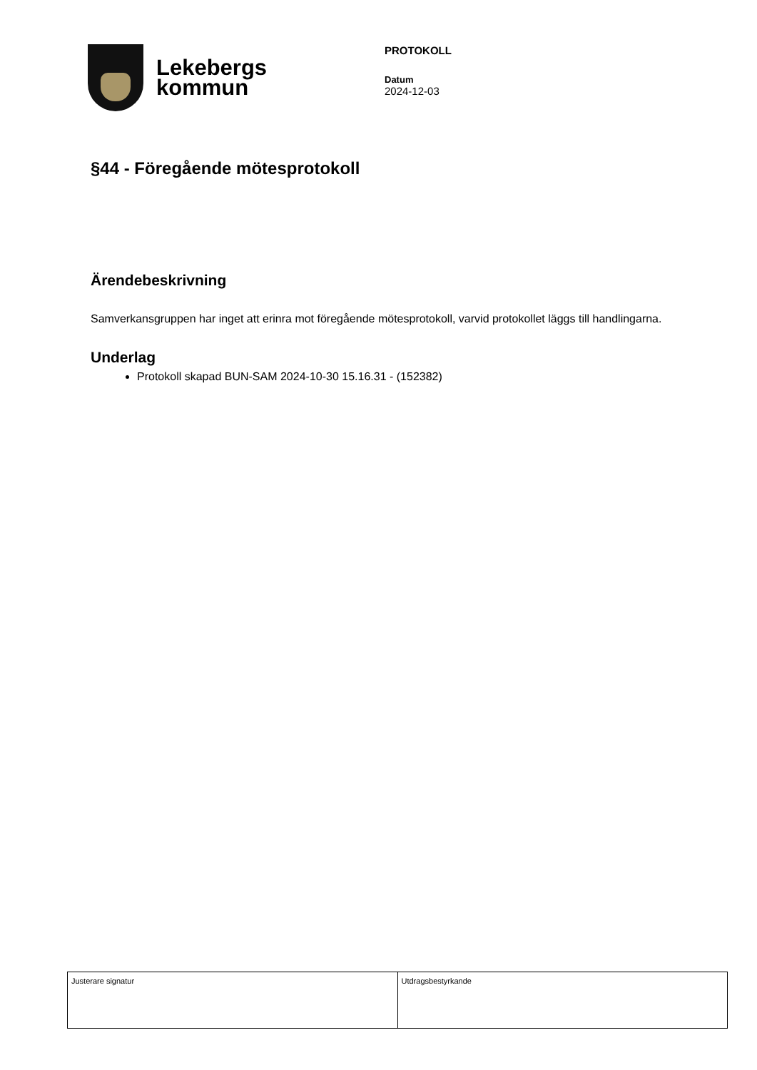Lekebergs
kommun
PROTOKOLL
Datum
2024-12-03
§44 - Föregående mötesprotokoll
Ärendebeskrivning
Samverkansgruppen har inget att erinra mot föregående mötesprotokoll, varvid protokollet läggs till handlingarna.
Underlag
Protokoll skapad BUN-SAM 2024-10-30 15.16.31 - (152382)
| Justerare signatur | Utdragsbestyrkande |